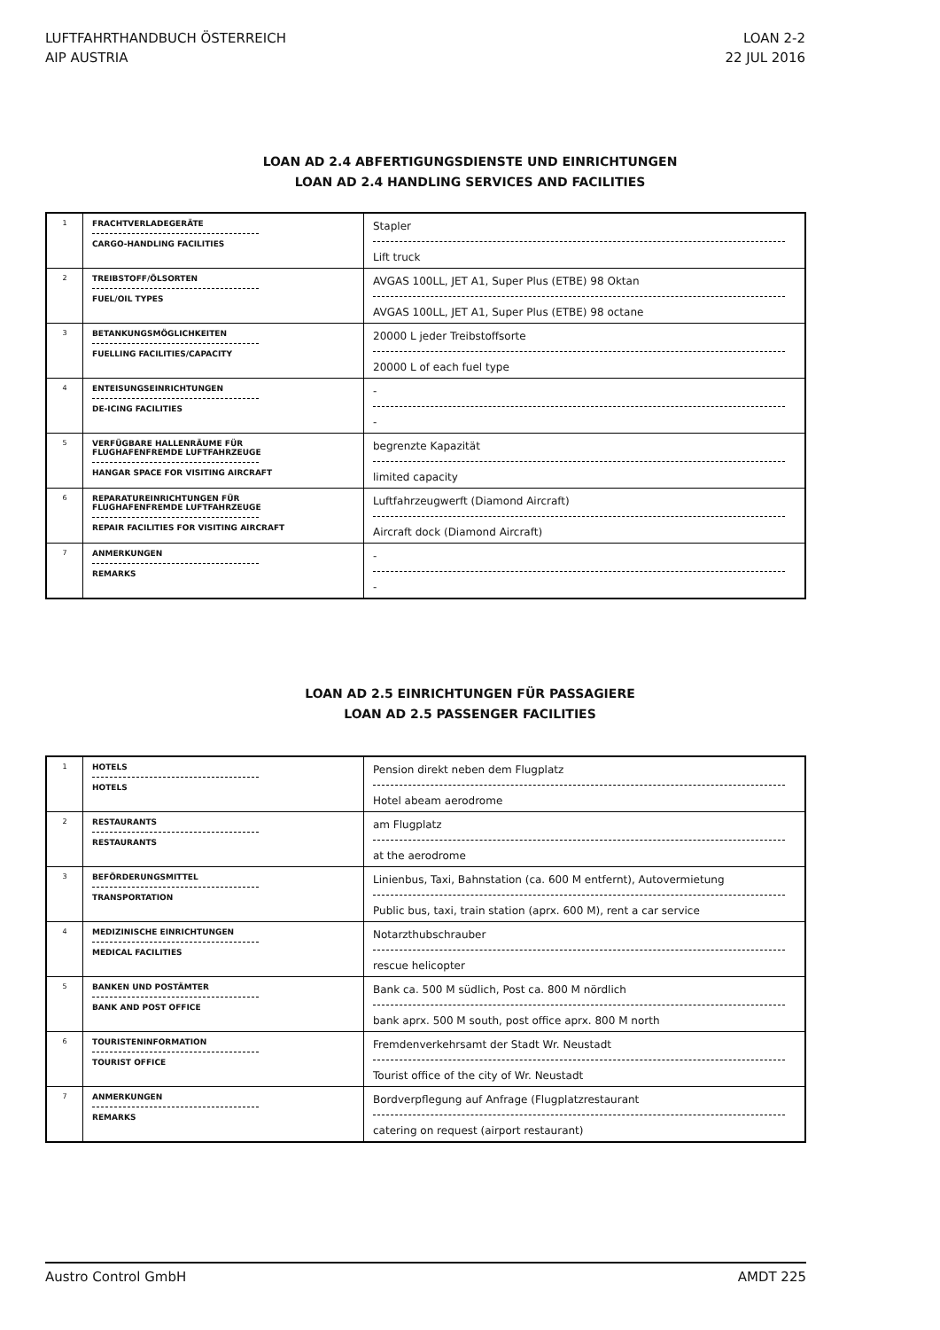LUFTFAHRTHANDBUCH ÖSTERREICH
AIP AUSTRIA
LOAN 2-2
22 JUL 2016
LOAN AD 2.4 ABFERTIGUNGSDIENSTE UND EINRICHTUNGEN
LOAN AD 2.4 HANDLING SERVICES AND FACILITIES
| 1 | FRACHTVERLADEGERÄTE CARGO-HANDLING FACILITIES | Stapler Lift truck |
| 2 | TREIBSTOFF/ÖLSORTEN FUEL/OIL TYPES | AVGAS 100LL, JET A1, Super Plus (ETBE) 98 Oktan AVGAS 100LL, JET A1, Super Plus (ETBE) 98 octane |
| 3 | BETANKUNGSMÖGLICHKEITEN FUELLING FACILITIES/CAPACITY | 20000 L jeder Treibstoffsorte 20000 L of each fuel type |
| 4 | ENTEISUNGSEINRICHTUNGEN DE-ICING FACILITIES | - - |
| 5 | VERFÜGBARE HALLENRÄUME FÜR FLUGHAFENFREMDE LUFTFAHRZEUGE HANGAR SPACE FOR VISITING AIRCRAFT | begrenzte Kapazität limited capacity |
| 6 | REPARATUREINRICHTUNGEN FÜR FLUGHAFENFREMDE LUFTFAHRZEUGE REPAIR FACILITIES FOR VISITING AIRCRAFT | Luftfahrzeugwerft (Diamond Aircraft) Aircraft dock (Diamond Aircraft) |
| 7 | ANMERKUNGEN REMARKS | - - |
LOAN AD 2.5 EINRICHTUNGEN FÜR PASSAGIERE
LOAN AD 2.5 PASSENGER FACILITIES
| 1 | HOTELS HOTELS | Pension direkt neben dem Flugplatz Hotel abeam aerodrome |
| 2 | RESTAURANTS RESTAURANTS | am Flugplatz at the aerodrome |
| 3 | BEFÖRDERUNGSMITTEL TRANSPORTATION | Linienbus, Taxi, Bahnstation (ca. 600 M entfernt), Autovermietung Public bus, taxi, train station (aprx. 600 M), rent a car service |
| 4 | MEDIZINISCHE EINRICHTUNGEN MEDICAL FACILITIES | Notarzthubschrauber rescue helicopter |
| 5 | BANKEN UND POSTÄMTER BANK AND POST OFFICE | Bank ca. 500 M südlich, Post ca. 800 M nördlich bank aprx. 500 M south, post office aprx. 800 M north |
| 6 | TOURISTENINFORMATION TOURIST OFFICE | Fremdenverkehrsamt der Stadt Wr. Neustadt Tourist office of the city of Wr. Neustadt |
| 7 | ANMERKUNGEN REMARKS | Bordverpflegung auf Anfrage (Flugplatzrestaurant catering on request (airport restaurant) |
Austro Control GmbH AMDT 225